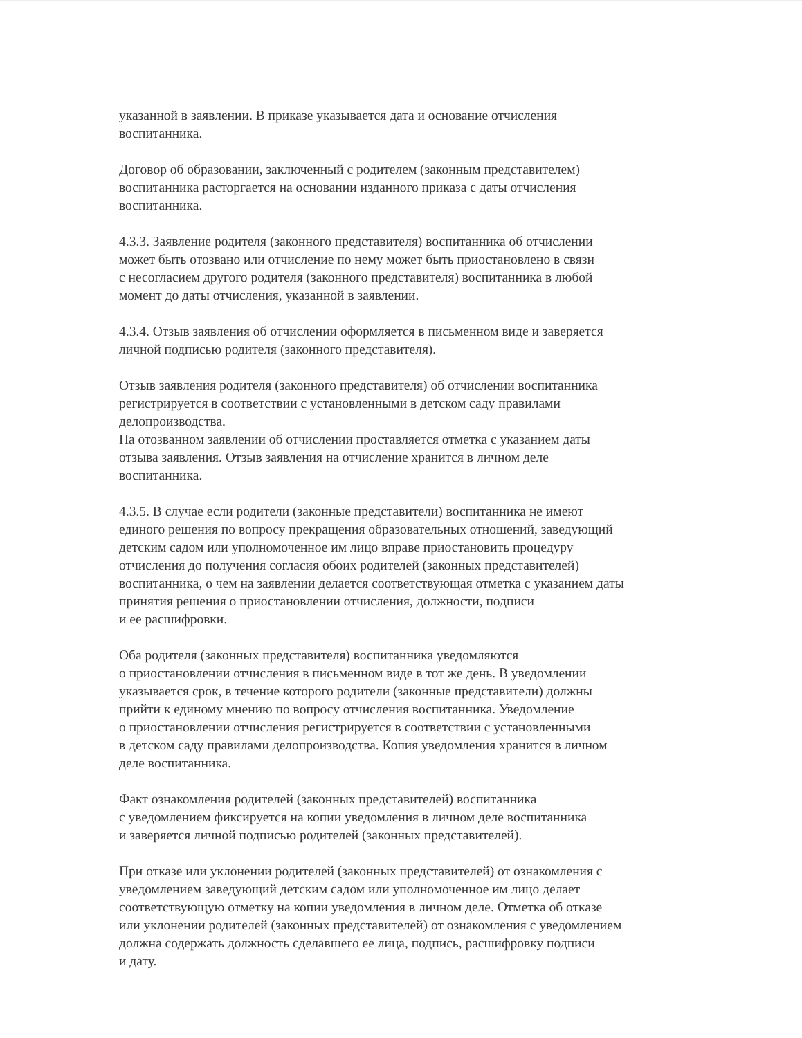указанной в заявлении. В приказе указывается дата и основание отчисления
воспитанника.
Договор об образовании, заключенный с родителем (законным представителем)
воспитанника расторгается на основании изданного приказа с даты отчисления
воспитанника.
4.3.3. Заявление родителя (законного представителя) воспитанника об отчислении
может быть отозвано или отчисление по нему может быть приостановлено в связи
с несогласием другого родителя (законного представителя) воспитанника в любой
момент до даты отчисления, указанной в заявлении.
4.3.4. Отзыв заявления об отчислении оформляется в письменном виде и заверяется
личной подписью родителя (законного представителя).
Отзыв заявления родителя (законного представителя) об отчислении воспитанника
регистрируется в соответствии с установленными в детском саду правилами
делопроизводства.
На отозванном заявлении об отчислении проставляется отметка с указанием даты
отзыва заявления. Отзыв заявления на отчисление хранится в личном деле
воспитанника.
4.3.5. В случае если родители (законные представители) воспитанника не имеют
единого решения по вопросу прекращения образовательных отношений, заведующий
детским садом или уполномоченное им лицо вправе приостановить процедуру
отчисления до получения согласия обоих родителей (законных представителей)
воспитанника, о чем на заявлении делается соответствующая отметка с указанием даты
принятия решения о приостановлении отчисления, должности, подписи
и ее расшифровки.
Оба родителя (законных представителя) воспитанника уведомляются
о приостановлении отчисления в письменном виде в тот же день. В уведомлении
указывается срок, в течение которого родители (законные представители) должны
прийти к единому мнению по вопросу отчисления воспитанника. Уведомление
о приостановлении отчисления регистрируется в соответствии с установленными
в детском саду правилами делопроизводства. Копия уведомления хранится в личном
деле воспитанника.
Факт ознакомления родителей (законных представителей) воспитанника
с уведомлением фиксируется на копии уведомления в личном деле воспитанника
и заверяется личной подписью родителей (законных представителей).
При отказе или уклонении родителей (законных представителей) от ознакомления с
уведомлением заведующий детским садом или уполномоченное им лицо делает
соответствующую отметку на копии уведомления в личном деле. Отметка об отказе
или уклонении родителей (законных представителей) от ознакомления с уведомлением
должна содержать должность сделавшего ее лица, подпись, расшифровку подписи
и дату.